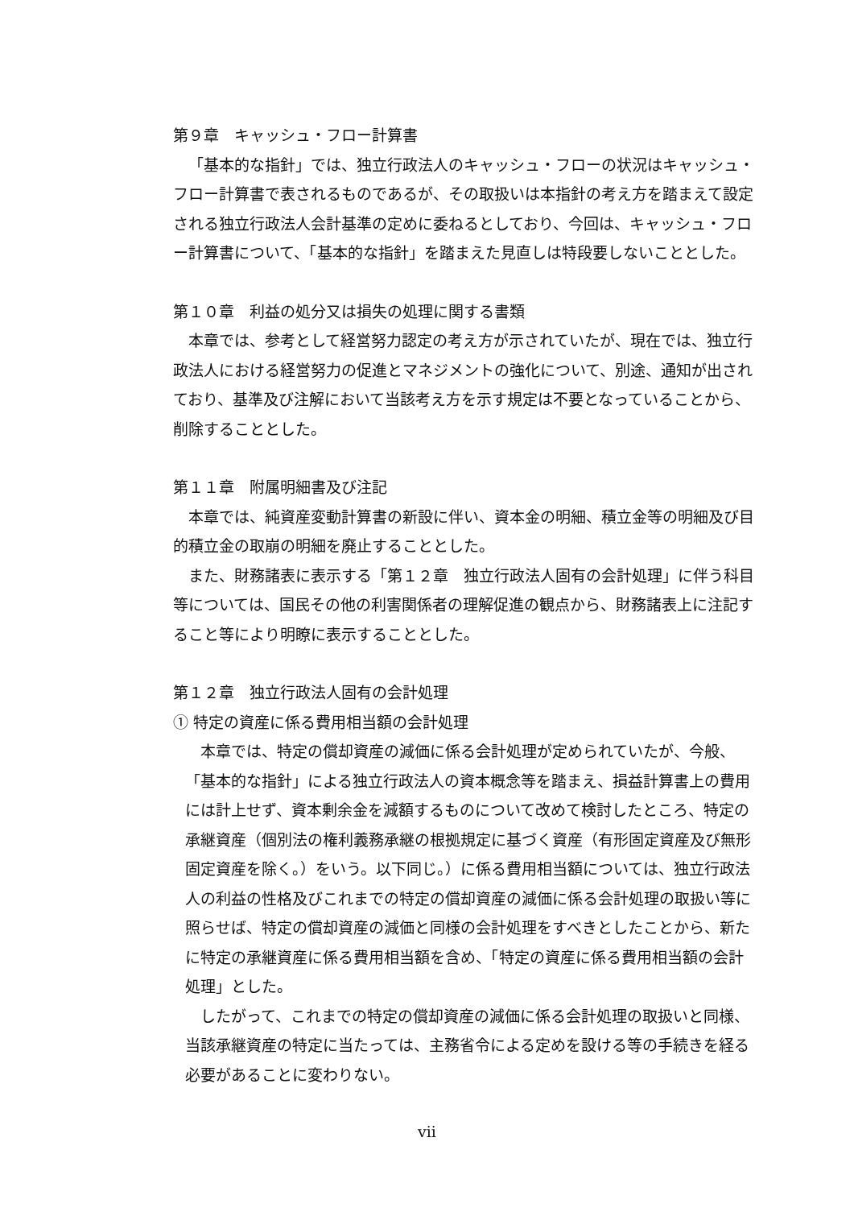第９章　キャッシュ・フロー計算書
「基本的な指針」では、独立行政法人のキャッシュ・フローの状況はキャッシュ・フロー計算書で表されるものであるが、その取扱いは本指針の考え方を踏まえて設定される独立行政法人会計基準の定めに委ねるとしており、今回は、キャッシュ・フロー計算書について、「基本的な指針」を踏まえた見直しは特段要しないこととした。
第１０章　利益の処分又は損失の処理に関する書類
本章では、参考として経営努力認定の考え方が示されていたが、現在では、独立行政法人における経営努力の促進とマネジメントの強化について、別途、通知が出されており、基準及び注解において当該考え方を示す規定は不要となっていることから、削除することとした。
第１１章　附属明細書及び注記
本章では、純資産変動計算書の新設に伴い、資本金の明細、積立金等の明細及び目的積立金の取崩の明細を廃止することとした。
また、財務諸表に表示する「第１２章　独立行政法人固有の会計処理」に伴う科目等については、国民その他の利害関係者の理解促進の観点から、財務諸表上に注記すること等により明瞭に表示することとした。
第１２章　独立行政法人固有の会計処理
① 特定の資産に係る費用相当額の会計処理
本章では、特定の償却資産の減価に係る会計処理が定められていたが、今般、「基本的な指針」による独立行政法人の資本概念等を踏まえ、損益計算書上の費用には計上せず、資本剰余金を減額するものについて改めて検討したところ、特定の承継資産（個別法の権利義務承継の根拠規定に基づく資産（有形固定資産及び無形固定資産を除く。）をいう。以下同じ。）に係る費用相当額については、独立行政法人の利益の性格及びこれまでの特定の償却資産の減価に係る会計処理の取扱い等に照らせば、特定の償却資産の減価と同様の会計処理をすべきとしたことから、新たに特定の承継資産に係る費用相当額を含め、「特定の資産に係る費用相当額の会計処理」とした。
したがって、これまでの特定の償却資産の減価に係る会計処理の取扱いと同様、当該承継資産の特定に当たっては、主務省令による定めを設ける等の手続きを経る必要があることに変わりない。
vii